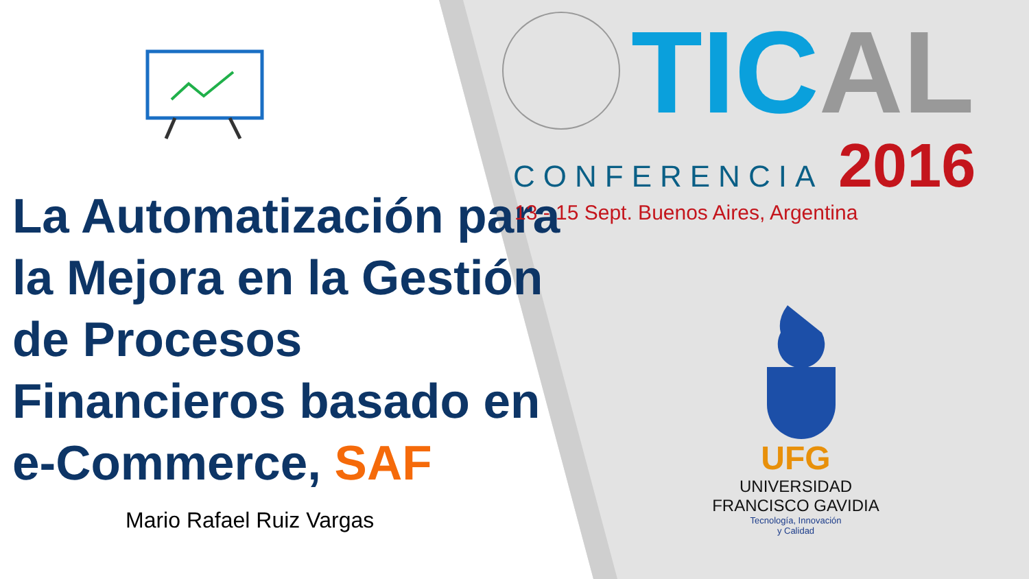La Automatización para la Mejora en la Gestión de Procesos Financieros basado en e-Commerce, SAF
Mario Rafael Ruiz Vargas
TIC AL
CONFERENCIA 2016
13 - 15 Sept. Buenos Aires, Argentina
UFG
UNIVERSIDAD
FRANCISCO GAVIDIA
Tecnología, Innovación
y Calidad